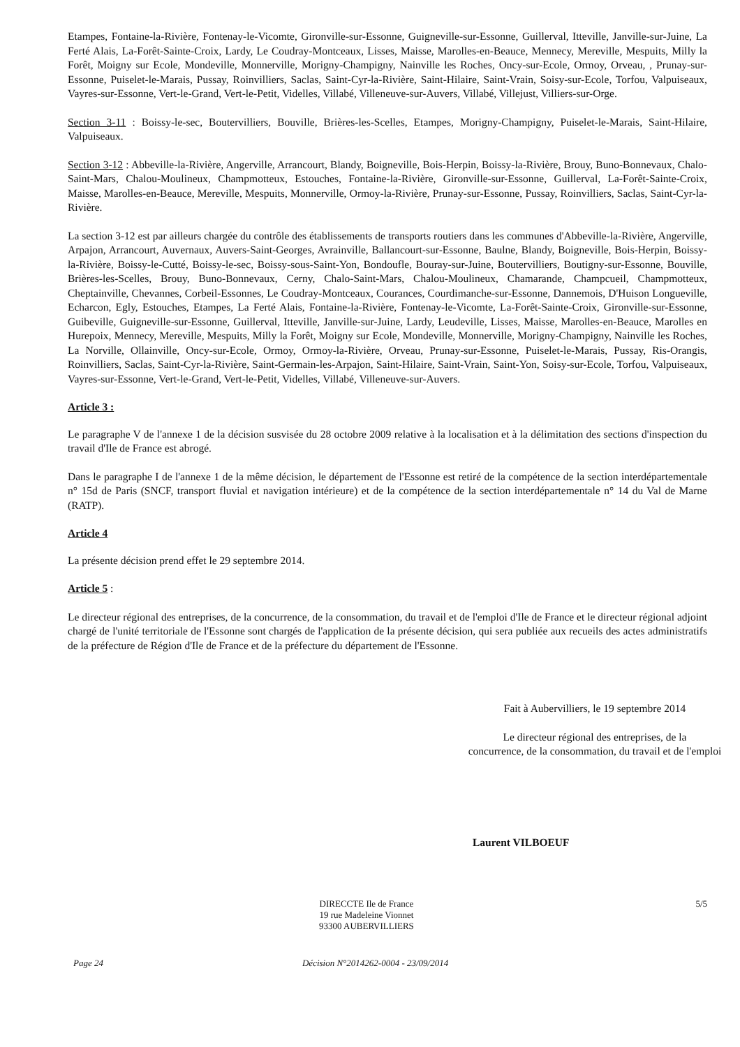Etampes, Fontaine-la-Rivière, Fontenay-le-Vicomte, Gironville-sur-Essonne, Guigneville-sur-Essonne, Guillerval, Itteville, Janville-sur-Juine, La Ferté Alais, La-Forêt-Sainte-Croix, Lardy, Le Coudray-Montceaux, Lisses, Maisse, Marolles-en-Beauce, Mennecy, Mereville, Mespuits, Milly la Forêt, Moigny sur Ecole, Mondeville, Monnerville, Morigny-Champigny, Nainville les Roches, Oncy-sur-Ecole, Ormoy, Orveau, , Prunay-sur-Essonne, Puiselet-le-Marais, Pussay, Roinvilliers, Saclas, Saint-Cyr-la-Rivière, Saint-Hilaire, Saint-Vrain, Soisy-sur-Ecole, Torfou, Valpuiseaux, Vayres-sur-Essonne, Vert-le-Grand, Vert-le-Petit, Videlles, Villabé, Villeneuve-sur-Auvers, Villabé, Villejust, Villiers-sur-Orge.
Section 3-11 : Boissy-le-sec, Boutervilliers, Bouville, Brières-les-Scelles, Etampes, Morigny-Champigny, Puiselet-le-Marais, Saint-Hilaire, Valpuiseaux.
Section 3-12 : Abbeville-la-Rivière, Angerville, Arrancourt, Blandy, Boigneville, Bois-Herpin, Boissy-la-Rivière, Brouy, Buno-Bonnevaux, Chalo-Saint-Mars, Chalou-Moulineux, Champmotteux, Estouches, Fontaine-la-Rivière, Gironville-sur-Essonne, Guillerval, La-Forêt-Sainte-Croix, Maisse, Marolles-en-Beauce, Mereville, Mespuits, Monnerville, Ormoy-la-Rivière, Prunay-sur-Essonne, Pussay, Roinvilliers, Saclas, Saint-Cyr-la-Rivière.
La section 3-12 est par ailleurs chargée du contrôle des établissements de transports routiers dans les communes d'Abbeville-la-Rivière, Angerville, Arpajon, Arrancourt, Auvernaux, Auvers-Saint-Georges, Avrainville, Ballancourt-sur-Essonne, Baulne, Blandy, Boigneville, Bois-Herpin, Boissy-la-Rivière, Boissy-le-Cutté, Boissy-le-sec, Boissy-sous-Saint-Yon, Bondoufle, Bouray-sur-Juine, Boutervilliers, Boutigny-sur-Essonne, Bouville, Brières-les-Scelles, Brouy, Buno-Bonnevaux, Cerny, Chalo-Saint-Mars, Chalou-Moulineux, Chamarande, Champcueil, Champmotteux, Cheptainville, Chevannes, Corbeil-Essonnes, Le Coudray-Montceaux, Courances, Courdimanche-sur-Essonne, Dannemois, D'Huison Longueville, Echarcon, Egly, Estouches, Etampes, La Ferté Alais, Fontaine-la-Rivière, Fontenay-le-Vicomte, La-Forêt-Sainte-Croix, Gironville-sur-Essonne, Guibeville, Guigneville-sur-Essonne, Guillerval, Itteville, Janville-sur-Juine, Lardy, Leudeville, Lisses, Maisse, Marolles-en-Beauce, Marolles en Hurepoix, Mennecy, Mereville, Mespuits, Milly la Forêt, Moigny sur Ecole, Mondeville, Monnerville, Morigny-Champigny, Nainville les Roches, La Norville, Ollainville, Oncy-sur-Ecole, Ormoy, Ormoy-la-Rivière, Orveau, Prunay-sur-Essonne, Puiselet-le-Marais, Pussay, Ris-Orangis, Roinvilliers, Saclas, Saint-Cyr-la-Rivière, Saint-Germain-les-Arpajon, Saint-Hilaire, Saint-Vrain, Saint-Yon, Soisy-sur-Ecole, Torfou, Valpuiseaux, Vayres-sur-Essonne, Vert-le-Grand, Vert-le-Petit, Videlles, Villabé, Villeneuve-sur-Auvers.
Article 3 :
Le paragraphe V de l'annexe 1 de la décision susvisée du 28 octobre 2009 relative à la localisation et à la délimitation des sections d'inspection du travail d'Ile de France est abrogé.
Dans le paragraphe I de l'annexe 1 de la même décision, le département de l'Essonne est retiré de la compétence de la section interdépartementale n° 15d de Paris (SNCF, transport fluvial et navigation intérieure) et de la compétence de la section interdépartementale n° 14 du Val de Marne (RATP).
Article 4
La présente décision prend effet le 29 septembre 2014.
Article 5 :
Le directeur régional des entreprises, de la concurrence, de la consommation, du travail et de l'emploi d'Ile de France et le directeur régional adjoint chargé de l'unité territoriale de l'Essonne sont chargés de l'application de la présente décision, qui sera publiée aux recueils des actes administratifs de la préfecture de Région d'Ile de France et de la préfecture du département de l'Essonne.
Fait à Aubervilliers, le 19 septembre 2014
Le directeur régional des entreprises, de la
concurrence, de la consommation, du travail et de l'emploi
Laurent VILBOEUF
DIRECCTE Ile de France
19 rue Madeleine Vionnet
93300 AUBERVILLIERS
5/5
Page 24 Décision N°2014262-0004 - 23/09/2014